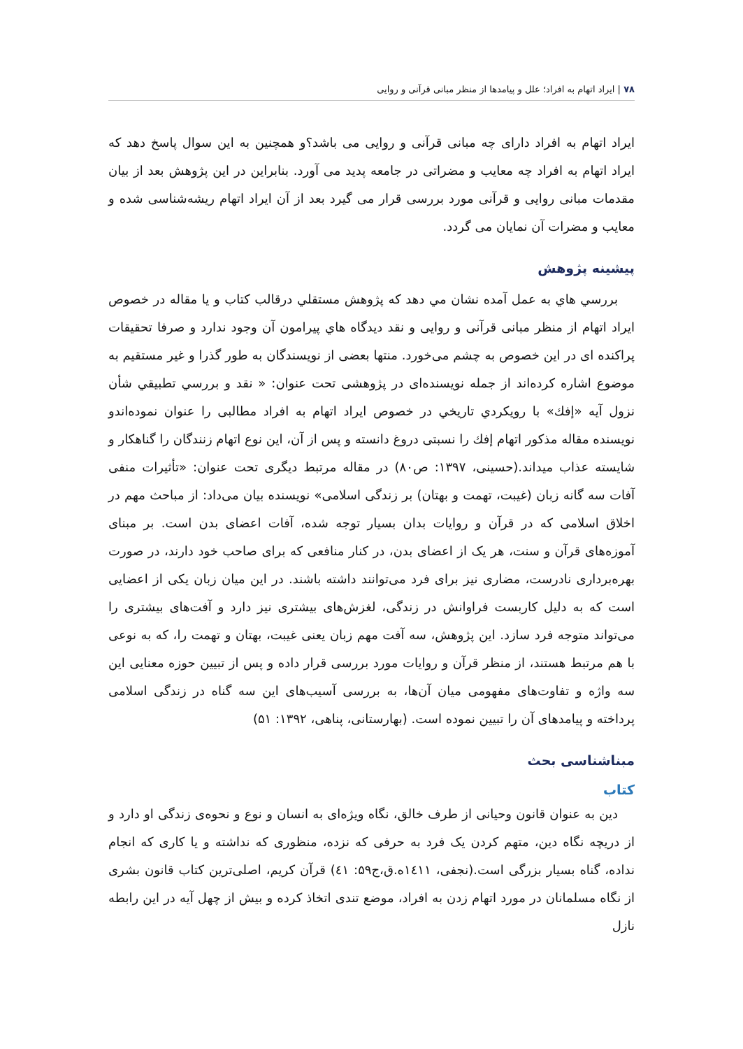۷۸ | ایراد اتهام به افراد؛ علل و پیامدها از منظر مبانی قرآنی و روایی
ایراد اتهام به افراد دارای چه مبانی قرآنی و روایی می باشد؟و همچنین به این سوال پاسخ دهد که ایراد اتهام به افراد چه معایب و مضراتی در جامعه پدید می آورد. بنابراین در این پژوهش بعد از بیان مقدمات مبانی روایی و قرآنی مورد بررسی قرار می گیرد بعد از آن ایراد اتهام ریشه‌شناسی شده و معایب و مضرات آن نمایان می گردد.
پیشینه پژوهش
بررسي هاي به عمل آمده نشان مي دهد که پژوهش مستقلي درقالب کتاب و يا مقاله در خصوص ایراد اتهام از منظر مبانی قرآنی و روایی و نقد ديدگاه هاي پيرامون آن وجود ندارد و صرفا تحقيقات پراکنده ای در این خصوص به چشم می‌خورد. منتها بعضی از نویسندگان به طور گذرا و غیر مستقیم به موضوع اشاره کرده‌اند از جمله نویسنده‌ای در پژوهشی تحت عنوان: « نقد و بررسي تطبيقي شأن نزول آيه «إفك» با رويكردي تاريخي در خصوص ایراد اتهام به افراد مطالبی را عنوان نموده‌اندو نویسنده مقاله مذکور اتهام إفك را نسبتی دروغ دانسته و پس از آن، اين نوع اتهام زنندگان را گناهكار و شايسته عذاب ميداند.(حسینی، ۱۳۹۷: ص۸۰) در مقاله مرتبط دیگری تحت عنوان: «تأثیرات منفی آفات سه گانه زبان (غیبت، تهمت و بهتان) بر زندگی اسلامی» نویسنده بیان می‌داد: از مباحث مهم در اخلاق اسلامی که در قرآن و روایات بدان بسیار توجه شده، آفات اعضای بدن است. بر مبنای آموزه‌های قرآن و سنت، هر یک از اعضای بدن، در کنار منافعی که برای صاحب خود دارند، در صورت بهره‌برداری نادرست، مضاری نیز برای فرد می‌توانند داشته باشند. در این میان زبان یکی از اعضایی است که به دلیل کاربست فراوانش در زندگی، لغزش‌های بیشتری نیز دارد و آفت‌های بیشتری را می‌تواند متوجه فرد سازد. این پژوهش، سه آفت مهم زبان یعنی غیبت، بهتان و تهمت را، که به نوعی با هم مرتبط هستند، از منظر قرآن و روایات مورد بررسی قرار داده و پس از تبیین حوزه معنایی این سه واژه و تفاوت‌های مفهومی میان آن‌ها، به بررسی آسیب‌های این سه گناه در زندگی اسلامی پرداخته و پیامدهای آن را تبیین نموده است. (بهارستانی، پناهی، ۱۳۹۲: ۵۱)
مبناشناسی بحث
کتاب
دین به عنوان قانون وحیانی از طرف خالق، نگاه ویژه‌ای به انسان و نوع و نحوه‌ی زندگی او دارد و از دریچه نگاه دین، متهم کردن یک فرد به حرفی که نزده، منظوری که نداشته و یا کاری که انجام نداده، گناه بسیار بزرگی است.(نجفی، ۱٤۱۱ه.ق،ج۵۹: ٤۱) قرآن کریم، اصلی‌ترین کتاب قانون بشری از نگاه مسلمانان در مورد اتهام زدن به افراد، موضع تندی اتخاذ کرده و بیش از چهل آیه در این رابطه نازل